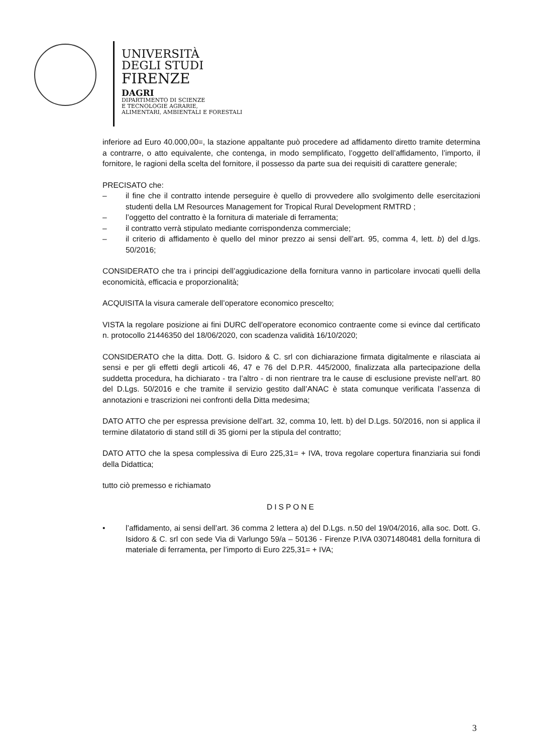UNIVERSITÀ
DEGLI STUDI
FIRENZE
DAGRI
DIPARTIMENTO DI SCIENZE
E TECNOLOGIE AGRARIE,
ALIMENTARI, AMBIENTALI E FORESTALI
inferiore ad Euro 40.000,00=, la stazione appaltante può procedere ad affidamento diretto tramite determina a contrarre, o atto equivalente, che contenga, in modo semplificato, l’oggetto dell’affidamento, l’importo, il fornitore, le ragioni della scelta del fornitore, il possesso da parte sua dei requisiti di carattere generale;
PRECISATO che:
– il fine che il contratto intende perseguire è quello di provvedere allo svolgimento delle esercitazioni studenti della LM Resources Management for Tropical Rural Development RMTRD ;
– l’oggetto del contratto è la fornitura di materiale di ferramenta;
– il contratto verrà stipulato mediante corrispondenza commerciale;
– il criterio di affidamento è quello del minor prezzo ai sensi dell’art. 95, comma 4, lett. b) del d.lgs. 50/2016;
CONSIDERATO che tra i principi dell’aggiudicazione della fornitura vanno in particolare invocati quelli della economicità, efficacia e proporzionalità;
ACQUISITA la visura camerale dell’operatore economico prescelto;
VISTA la regolare posizione ai fini DURC dell’operatore economico contraente come si evince dal certificato n. protocollo 21446350 del 18/06/2020, con scadenza validità 16/10/2020;
CONSIDERATO che la ditta. Dott. G. Isidoro & C. srl con dichiarazione firmata digitalmente e rilasciata ai sensi e per gli effetti degli articoli 46, 47 e 76 del D.P.R. 445/2000, finalizzata alla partecipazione della suddetta procedura, ha dichiarato - tra l’altro - di non rientrare tra le cause di esclusione previste nell’art. 80 del D.Lgs. 50/2016 e che tramite il servizio gestito dall’ANAC è stata comunque verificata l’assenza di annotazioni e trascrizioni nei confronti della Ditta medesima;
DATO ATTO che per espressa previsione dell’art. 32, comma 10, lett. b) del D.Lgs. 50/2016, non si applica il termine dilatatorio di stand still di 35 giorni per la stipula del contratto;
DATO ATTO che la spesa complessiva di Euro 225,31= + IVA, trova regolare copertura finanziaria sui fondi della Didattica;
tutto ciò premesso e richiamato
DISPONE
• l’affidamento, ai sensi dell’art. 36 comma 2 lettera a) del D.Lgs. n.50 del 19/04/2016, alla soc. Dott. G. Isidoro & C. srl con sede Via di Varlungo 59/a – 50136 - Firenze P.IVA 03071480481 della fornitura di materiale di ferramenta, per l’importo di Euro 225,31= + IVA;
3